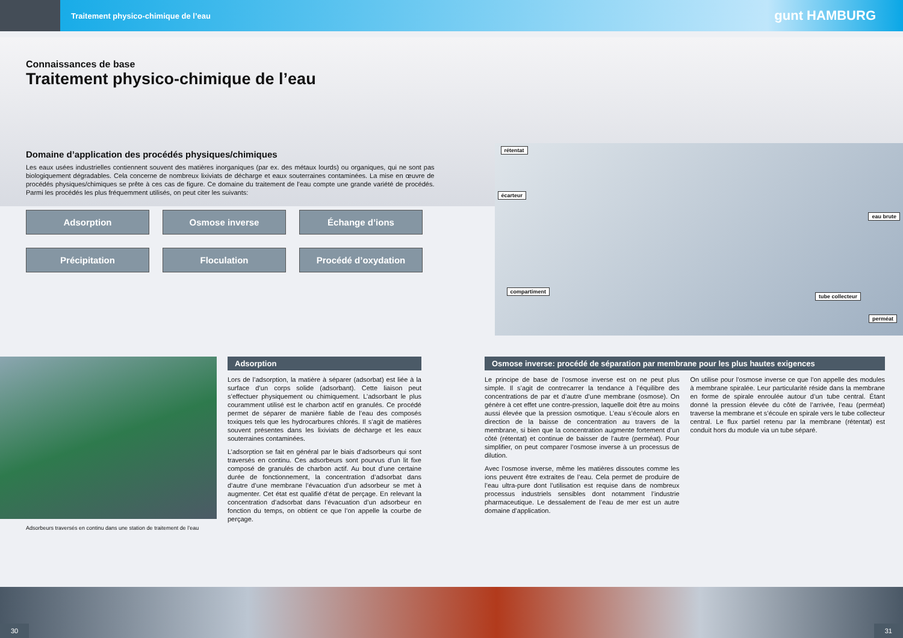Traitement physico-chimique de l’eau
gunt HAMBURG
Connaissances de base
Traitement physico-chimique de l’eau
Domaine d’application des procédés physiques/chimiques
Les eaux usées industrielles contiennent souvent des matières inorganiques (par ex. des métaux lourds) ou organiques, qui ne sont pas biologiquement dégradables. Cela concerne de nombreux lixiviats de décharge et eaux souterraines contaminées. La mise en œuvre de procédés physiques/chimiques se prête à ces cas de figure. Ce domaine du traitement de l’eau compte une grande variété de procédés. Parmi les procédés les plus fréquemment utilisés, on peut citer les suivants:
Adsorption
Osmose inverse
Échange d’ions
Précipitation
Floculation
Procédé d’oxydation
rétentat
écarteur
eau brute
compartiment
tube collecteur
perméat
Adsorbeurs traversés en continu dans une station de traitement de l’eau
Adsorption
Lors de l’adsorption, la matière à séparer (adsorbat) est liée à la surface d’un corps solide (adsorbant). Cette liaison peut s’effectuer physiquement ou chimiquement. L’adsorbant le plus couramment utilisé est le charbon actif en granulés. Ce procédé permet de séparer de manière fiable de l’eau des composés toxiques tels que les hydrocarbures chlorés. Il s’agit de matières souvent présentes dans les lixiviats de décharge et les eaux souterraines contaminées.
L’adsorption se fait en général par le biais d’adsorbeurs qui sont traversés en continu. Ces adsorbeurs sont pourvus d’un lit fixe composé de granulés de charbon actif. Au bout d’une certaine durée de fonctionnement, la concentration d’adsorbat dans d’autre d’une membrane l’évacuation d’un adsorbeur se met à augmenter. Cet état est qualifié d’état de perçage. En relevant la concentration d’adsorbat dans l’évacuation d’un adsorbeur en fonction du temps, on obtient ce que l’on appelle la courbe de perçage.
Osmose inverse: procédé de séparation par membrane pour les plus hautes exigences
Le principe de base de l’osmose inverse est on ne peut plus simple. Il s’agit de contrecarrer la tendance à l’équilibre des concentrations de par et d’autre d’une membrane (osmose). On génère à cet effet une contre-pression, laquelle doit être au moins aussi élevée que la pression osmotique. L’eau s’écoule alors en direction de la baisse de concentration au travers de la membrane, si bien que la concentration augmente fortement d’un côté (rétentat) et continue de baisser de l’autre (perméat). Pour simplifier, on peut comparer l’osmose inverse à un processus de dilution.
Avec l’osmose inverse, même les matières dissoutes comme les ions peuvent être extraites de l’eau. Cela permet de produire de l’eau ultra-pure dont l’utilisation est requise dans de nombreux processus industriels sensibles dont notamment l’industrie pharmaceutique. Le dessalement de l’eau de mer est un autre domaine d’application.
On utilise pour l’osmose inverse ce que l’on appelle des modules à membrane spiralée. Leur particularité réside dans la membrane en forme de spirale enroulée autour d’un tube central. Étant donné la pression élevée du côté de l’arrivée, l’eau (perméat) traverse la membrane et s’écoule en spirale vers le tube collecteur central. Le flux partiel retenu par la membrane (rétentat) est conduit hors du module via un tube séparé.
30 31